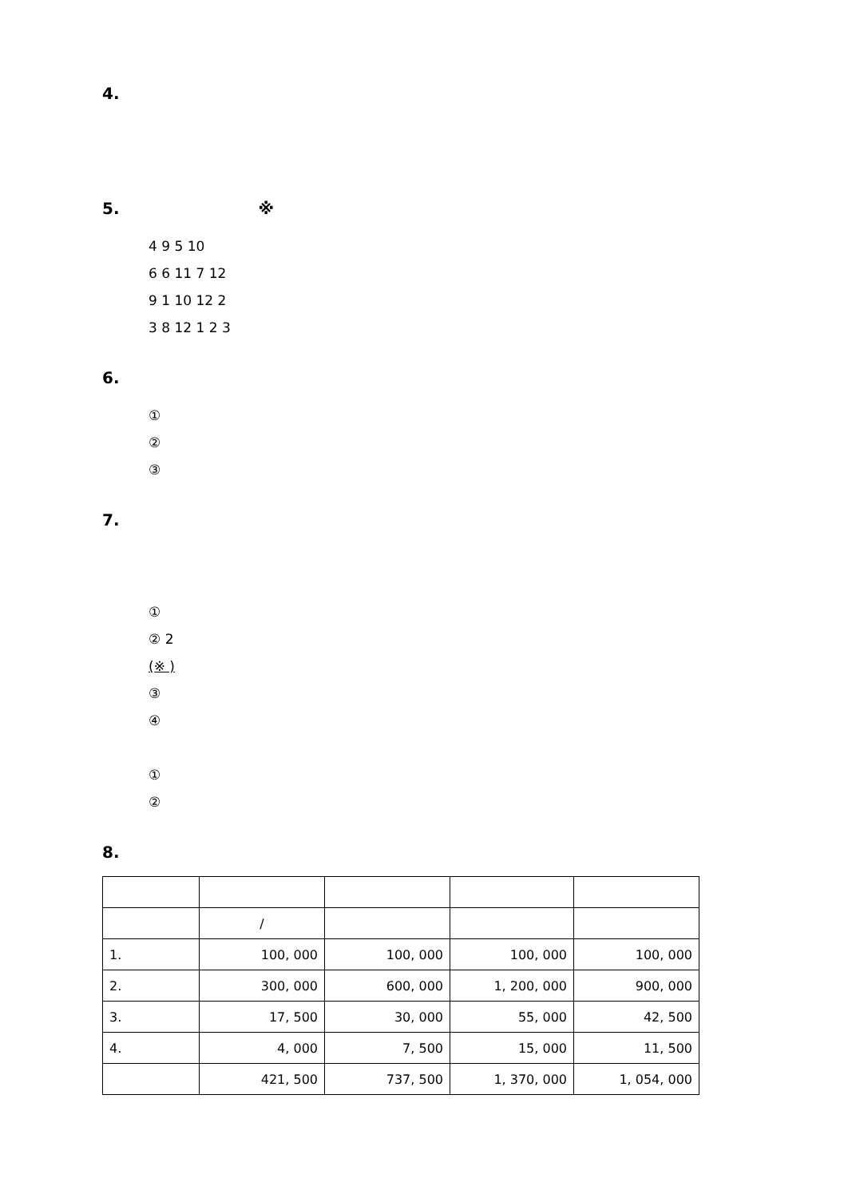4.
5. ※
4 9 5 10
6 6 11 7 12
9 1 10 12 2
3 8 12 1 2 3
6.
①
②
③
7.
①
② 2
(※ )
③
④
①
②
8.
| | / | | | |
| 1. | 100, 000 | 100, 000 | 100, 000 | 100, 000 |
| 2. | 300, 000 | 600, 000 | 1, 200, 000 | 900, 000 |
| 3. | 17, 500 | 30, 000 | 55, 000 | 42, 500 |
| 4. | 4, 000 | 7, 500 | 15, 000 | 11, 500 |
| | 421, 500 | 737, 500 | 1, 370, 000 | 1, 054, 000 |